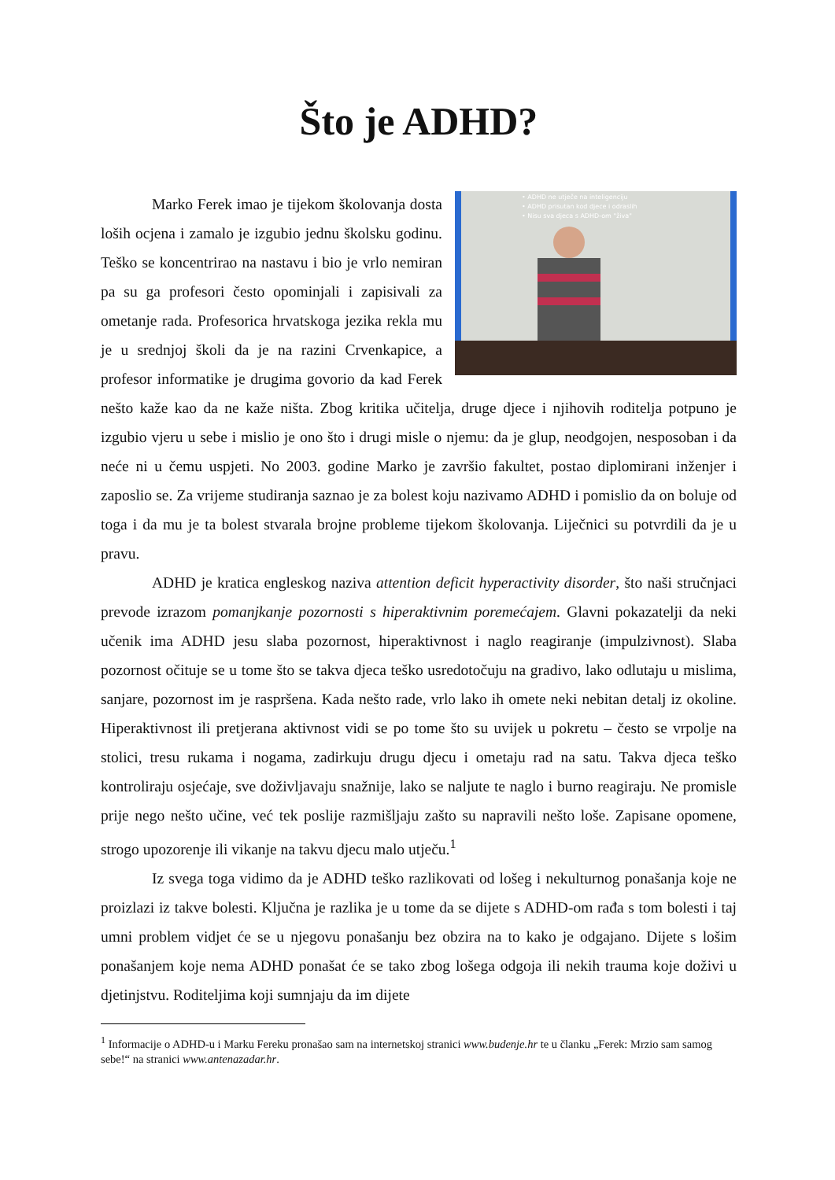Što je ADHD?
• ADHD ne utječe na inteligenciju
• ADHD prisutan kod djece i odraslih
• Nisu sva djeca s ADHD-om "živa"
Marko Ferek imao je tijekom školovanja dosta loših ocjena i zamalo je izgubio jednu školsku godinu. Teško se koncentrirao na nastavu i bio je vrlo nemiran pa su ga profesori često opominjali i zapisivali za ometanje rada. Profesorica hrvatskoga jezika rekla mu je u srednjoj školi da je na razini Crvenkapice, a profesor informatike je drugima govorio da kad Ferek nešto kaže kao da ne kaže ništa. Zbog kritika učitelja, druge djece i njihovih roditelja potpuno je izgubio vjeru u sebe i mislio je ono što i drugi misle o njemu: da je glup, neodgojen, nesposoban i da neće ni u čemu uspjeti. No 2003. godine Marko je završio fakultet, postao diplomirani inženjer i zaposlio se. Za vrijeme studiranja saznao je za bolest koju nazivamo ADHD i pomislio da on boluje od toga i da mu je ta bolest stvarala brojne probleme tijekom školovanja. Liječnici su potvrdili da je u pravu.
ADHD je kratica engleskog naziva attention deficit hyperactivity disorder, što naši stručnjaci prevode izrazom pomanjkanje pozornosti s hiperaktivnim poremećajem. Glavni pokazatelji da neki učenik ima ADHD jesu slaba pozornost, hiperaktivnost i naglo reagiranje (impulzivnost). Slaba pozornost očituje se u tome što se takva djeca teško usredotočuju na gradivo, lako odlutaju u mislima, sanjare, pozornost im je raspršena. Kada nešto rade, vrlo lako ih omete neki nebitan detalj iz okoline. Hiperaktivnost ili pretjerana aktivnost vidi se po tome što su uvijek u pokretu – često se vrpolje na stolici, tresu rukama i nogama, zadirkuju drugu djecu i ometaju rad na satu. Takva djeca teško kontroliraju osjećaje, sve doživljavaju snažnije, lako se naljute te naglo i burno reagiraju. Ne promisle prije nego nešto učine, već tek poslije razmišljaju zašto su napravili nešto loše. Zapisane opomene, strogo upozorenje ili vikanje na takvu djecu malo utječu.<sup>1</sup>
Iz svega toga vidimo da je ADHD teško razlikovati od lošeg i nekulturnog ponašanja koje ne proizlazi iz takve bolesti. Ključna je razlika je u tome da se dijete s ADHD-om rađa s tom bolesti i taj umni problem vidjet će se u njegovu ponašanju bez obzira na to kako je odgajano. Dijete s lošim ponašanjem koje nema ADHD ponašat će se tako zbog lošega odgoja ili nekih trauma koje doživi u djetinjstvu. Roditeljima koji sumnjaju da im dijete
<sup>1</sup> Informacije o ADHD-u i Marku Fereku pronašao sam na internetskoj stranici www.budenje.hr te u članku „Ferek: Mrzio sam samog sebe!“ na stranici www.antenazadar.hr.